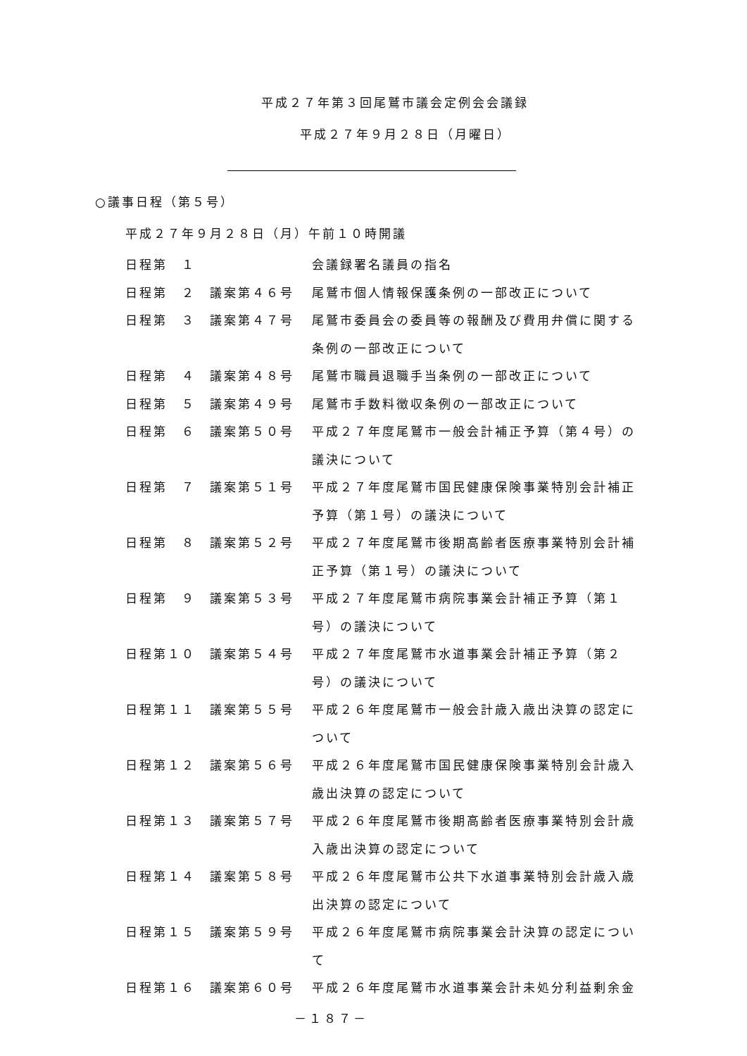平成２７年第３回尾鷲市議会定例会会議録
平成２７年９月２８日（月曜日）
○議事日程（第５号）
平成２７年９月２８日（月）午前１０時開議
| 日程第 １ | | 会議録署名議員の指名 |
| 日程第 ２ | 議案第４６号 | 尾鷲市個人情報保護条例の一部改正について |
| 日程第 ３ | 議案第４７号 | 尾鷲市委員会の委員等の報酬及び費用弁償に関する条例の一部改正について |
| 日程第 ４ | 議案第４８号 | 尾鷲市職員退職手当条例の一部改正について |
| 日程第 ５ | 議案第４９号 | 尾鷲市手数料徴収条例の一部改正について |
| 日程第 ６ | 議案第５０号 | 平成２７年度尾鷲市一般会計補正予算（第４号）の議決について |
| 日程第 ７ | 議案第５１号 | 平成２７年度尾鷲市国民健康保険事業特別会計補正予算（第１号）の議決について |
| 日程第 ８ | 議案第５２号 | 平成２７年度尾鷲市後期高齢者医療事業特別会計補正予算（第１号）の議決について |
| 日程第 ９ | 議案第５３号 | 平成２７年度尾鷲市病院事業会計補正予算（第１号）の議決について |
| 日程第１０ | 議案第５４号 | 平成２７年度尾鷲市水道事業会計補正予算（第２号）の議決について |
| 日程第１１ | 議案第５５号 | 平成２６年度尾鷲市一般会計歳入歳出決算の認定について |
| 日程第１２ | 議案第５６号 | 平成２６年度尾鷲市国民健康保険事業特別会計歳入歳出決算の認定について |
| 日程第１３ | 議案第５７号 | 平成２６年度尾鷲市後期高齢者医療事業特別会計歳入歳出決算の認定について |
| 日程第１４ | 議案第５８号 | 平成２６年度尾鷲市公共下水道事業特別会計歳入歳出決算の認定について |
| 日程第１５ | 議案第５９号 | 平成２６年度尾鷲市病院事業会計決算の認定について |
| 日程第１６ | 議案第６０号 | 平成２６年度尾鷲市水道事業会計未処分利益剰余金 |
－１８７－